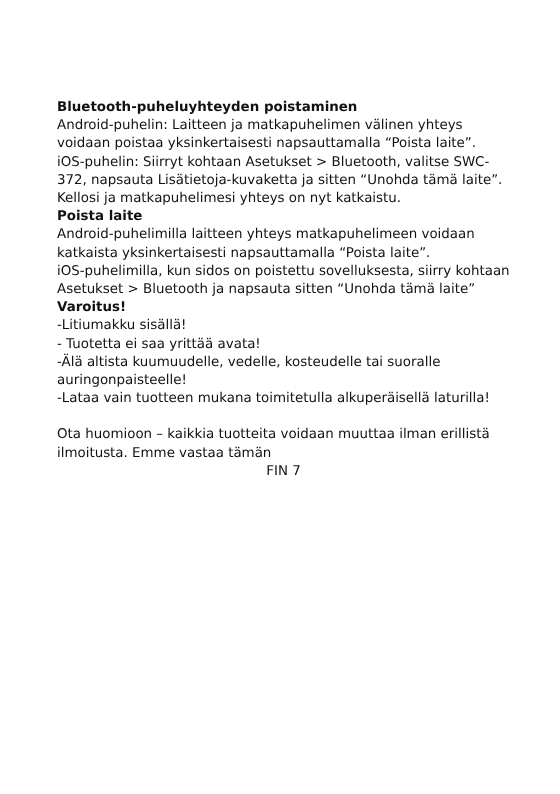Bluetooth-puheluyhteyden poistaminen
Android-puhelin: Laitteen ja matkapuhelimen välinen yhteys voidaan poistaa yksinkertaisesti napsauttamalla “Poista laite”.
iOS-puhelin: Siirryt kohtaan Asetukset > Bluetooth, valitse SWC-372, napsauta Lisätietoja-kuvaketta ja sitten “Unohda tämä laite”. Kellosi ja matkapuhelimesi yhteys on nyt katkaistu.
Poista laite
Android-puhelimilla laitteen yhteys matkapuhelimeen voidaan katkaista yksinkertaisesti napsauttamalla “Poista laite”.
iOS-puhelimilla, kun sidos on poistettu sovelluksesta, siirry kohtaan Asetukset > Bluetooth ja napsauta sitten “Unohda tämä laite”
Varoitus!
-Litiumakku sisällä!
- Tuotetta ei saa yrittää avata!
-Älä altista kuumuudelle, vedelle, kosteudelle tai suoralle auringonpaisteelle!
-Lataa vain tuotteen mukana toimitetulla alkuperäisellä laturilla!
Ota huomioon – kaikkia tuotteita voidaan muuttaa ilman erillistä ilmoitusta. Emme vastaa tämän
FIN 7